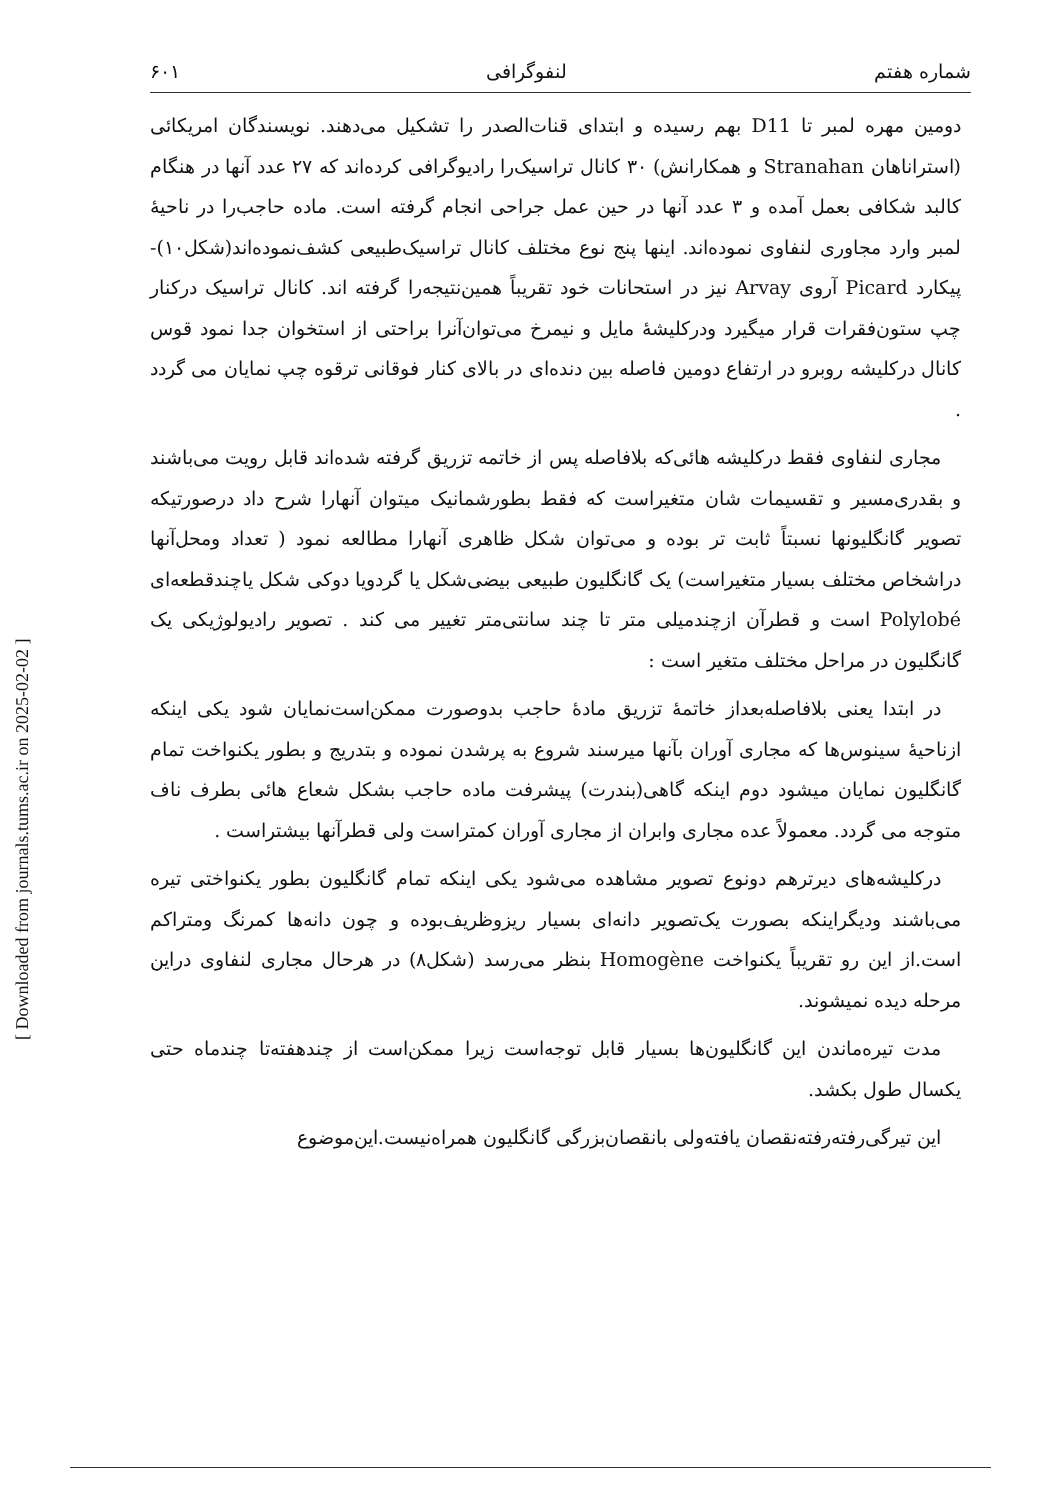[ Downloaded from journals.tums.ac.ir on 2025-02-02 ]
شماره هفتم لنفوگرافی ۶۰۱
دومین مهره لمبر تا D11 بهم رسیده و ابتدای قنات‌الصدر را تشکیل می‌دهند. نویسندگان امریکائی (استرانا‌هان Stranahan و همکارانش) ۳۰ کانال تراسیک‌را رادیوگرافی کرده‌اند که ۲۷ عدد آنها در هنگام کالبد شکافی بعمل آمده و ۳ عدد آنها در حین عمل جراحی انجام گرفته است. ماده حاجب‌را در ناحیهٔ لمبر وارد مجاوری لنفاوی نموده‌اند. اینها پنج نوع مختلف کانال تراسیک‌طبیعی کشف‌نموده‌اند(شکل۱۰)- پیکارد Picard آروی Arvay نیز در استحانات خود تقریباً همین‌نتیجه‌را گرفته اند. کانال تراسیک درکنار چپ ستون‌فقرات قرار میگیرد ودرکلیشهٔ مایل و نیمرخ می‌توان‌آنرا براحتی از استخوان جدا نمود قوس کانال درکلیشه روبرو در ارتفاع دومین فاصله بین دنده‌ای در بالای کنار فوقانی ترقوه چپ نمایان می گردد .
مجاری لنفاوی فقط درکلیشه هائی‌که بلافاصله پس از خاتمه تزریق گرفته شده‌اند قابل رویت می‌باشند و بقدری‌مسیر و تقسیمات شان متغیراست که فقط بطورشمانیک میتوان آنهارا شرح داد درصورتیکه تصویر گانگلیونها نسبتاً ثابت تر بوده و می‌توان شکل ظاهری آنهارا مطالعه نمود ( تعداد ومحل‌آنها دراشخاص مختلف بسیار متغیراست) یک گانگلیون طبیعی بیضی‌شکل یا گردویا دوکی شکل یاچندقطعه‌ای Polylobé است و قطرآن ازچندمیلی متر تا چند سانتی‌متر تغییر می کند . تصویر رادیولوژیکی یک گانگلیون در مراحل مختلف متغیر است :
در ابتدا یعنی بلافاصله‌بعداز خاتمهٔ تزریق مادهٔ حاجب بدوصورت ممکن‌است‌نمایان شود یکی اینکه ازناحیهٔ سینوس‌ها که مجاری آوران بآنها میرسند شروع به پرشدن نموده و بتدریج و بطور یکنواخت تمام گانگلیون نمایان میشود دوم اینکه گاهی(بندرت) پیشرفت ماده حاجب بشکل شعاع هائی بطرف ناف متوجه می گردد. معمولاً عده مجاری وابران از مجاری آوران کمتراست ولی قطرآنها بیشتراست .
درکلیشه‌های دیرترهم دونوع تصویر مشاهده می‌شود یکی اینکه تمام گانگلیون بطور یکنواختی تیره می‌باشند ودیگراینکه بصورت یک‌تصویر دانه‌ای بسیار ریزوظریف‌بوده و چون دانه‌ها کمرنگ ومتراکم است.از این رو تقریباً یکنواخت Homogène بنظر می‌رسد (شکل۸) در هرحال مجاری لنفاوی دراین مرحله دیده نمیشوند.
مدت تیره‌ماندن این گانگلیون‌ها بسیار قابل توجه‌است زیرا ممکن‌است از چندهفته‌تا چندماه حتی یکسال طول بکشد.
این تیرگی‌رفته‌رفته‌نقصان یافته‌ولی بانقصان‌بزرگی گانگلیون همراه‌نیست.این‌موضوع